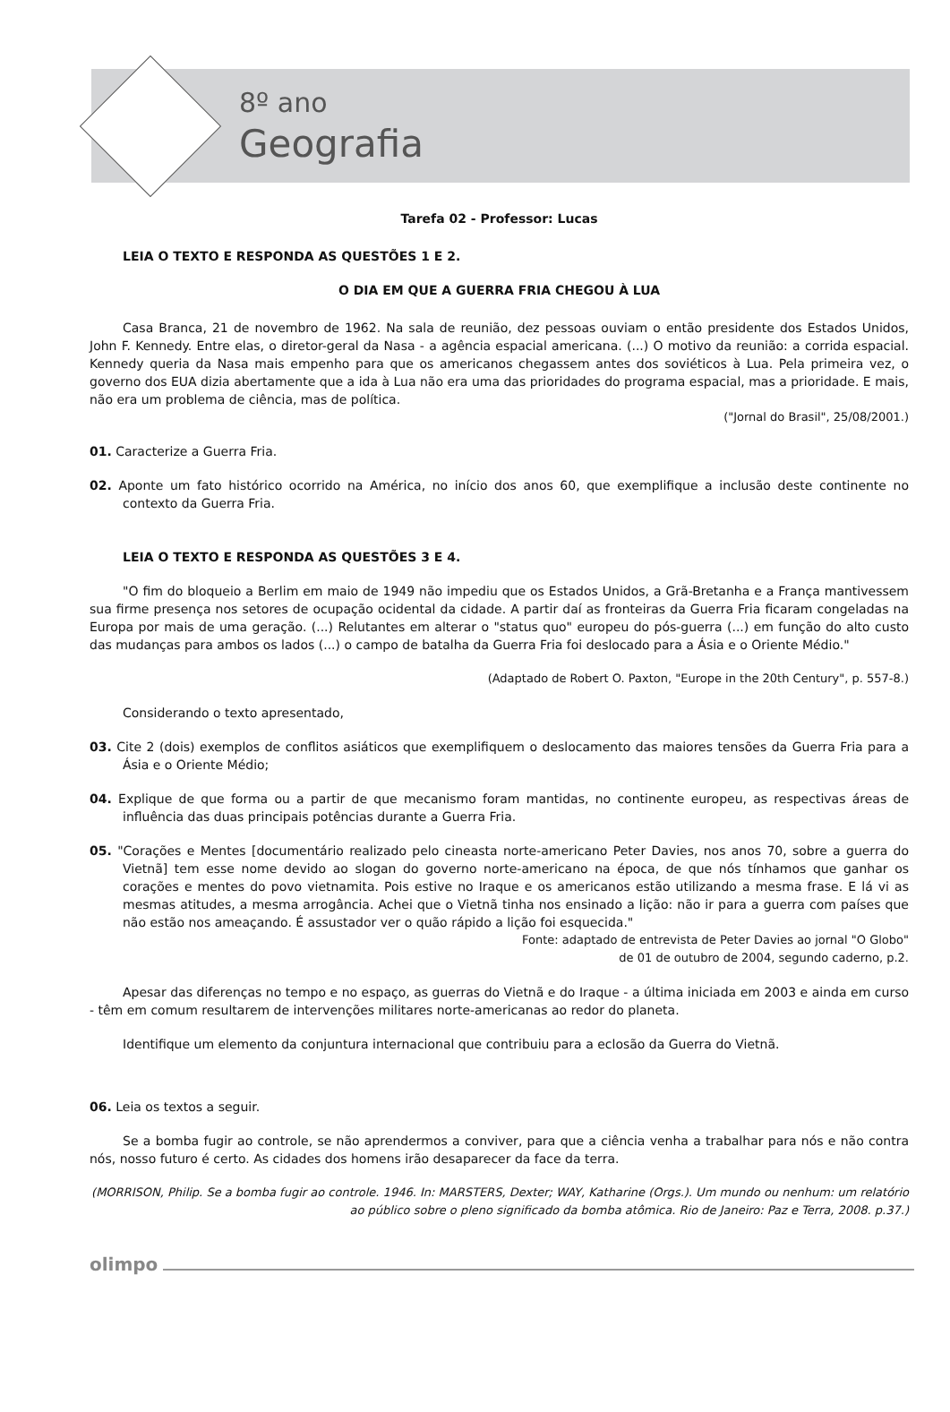8º ano
Geografia
Tarefa 02 - Professor: Lucas
LEIA O TEXTO E RESPONDA AS QUESTÕES 1 E 2.
O DIA EM QUE A GUERRA FRIA CHEGOU À LUA
Casa Branca, 21 de novembro de 1962. Na sala de reunião, dez pessoas ouviam o então presidente dos Estados Unidos, John F. Kennedy. Entre elas, o diretor-geral da Nasa - a agência espacial americana. (...) O motivo da reunião: a corrida espacial. Kennedy queria da Nasa mais empenho para que os americanos chegassem antes dos soviéticos à Lua. Pela primeira vez, o governo dos EUA dizia abertamente que a ida à Lua não era uma das prioridades do programa espacial, mas a prioridade. E mais, não era um problema de ciência, mas de política.
("Jornal do Brasil", 25/08/2001.)
01. Caracterize a Guerra Fria.
02. Aponte um fato histórico ocorrido na América, no início dos anos 60, que exemplifique a inclusão deste continente no contexto da Guerra Fria.
LEIA O TEXTO E RESPONDA AS QUESTÕES 3 E 4.
"O fim do bloqueio a Berlim em maio de 1949 não impediu que os Estados Unidos, a Grã-Bretanha e a França mantivessem sua firme presença nos setores de ocupação ocidental da cidade. A partir daí as fronteiras da Guerra Fria ficaram congeladas na Europa por mais de uma geração. (...) Relutantes em alterar o "status quo" europeu do pós-guerra (...) em função do alto custo das mudanças para ambos os lados (...) o campo de batalha da Guerra Fria foi deslocado para a Ásia e o Oriente Médio."
(Adaptado de Robert O. Paxton, "Europe in the 20th Century", p. 557-8.)
Considerando o texto apresentado,
03. Cite 2 (dois) exemplos de conflitos asiáticos que exemplifiquem o deslocamento das maiores tensões da Guerra Fria para a Ásia e o Oriente Médio;
04. Explique de que forma ou a partir de que mecanismo foram mantidas, no continente europeu, as respectivas áreas de influência das duas principais potências durante a Guerra Fria.
05. "Corações e Mentes [documentário realizado pelo cineasta norte-americano Peter Davies, nos anos 70, sobre a guerra do Vietnã] tem esse nome devido ao slogan do governo norte-americano na época, de que nós tínhamos que ganhar os corações e mentes do povo vietnamita. Pois estive no Iraque e os americanos estão utilizando a mesma frase. E lá vi as mesmas atitudes, a mesma arrogância. Achei que o Vietnã tinha nos ensinado a lição: não ir para a guerra com países que não estão nos ameaçando. É assustador ver o quão rápido a lição foi esquecida."
Fonte: adaptado de entrevista de Peter Davies ao jornal "O Globo"
de 01 de outubro de 2004, segundo caderno, p.2.
Apesar das diferenças no tempo e no espaço, as guerras do Vietnã e do Iraque - a última iniciada em 2003 e ainda em curso - têm em comum resultarem de intervenções militares norte-americanas ao redor do planeta.
Identifique um elemento da conjuntura internacional que contribuiu para a eclosão da Guerra do Vietnã.
06. Leia os textos a seguir.
Se a bomba fugir ao controle, se não aprendermos a conviver, para que a ciência venha a trabalhar para nós e não contra nós, nosso futuro é certo. As cidades dos homens irão desaparecer da face da terra.
(MORRISON, Philip. Se a bomba fugir ao controle. 1946. In: MARSTERS, Dexter; WAY, Katharine (Orgs.). Um mundo ou nenhum: um relatório ao público sobre o pleno significado da bomba atômica. Rio de Janeiro: Paz e Terra, 2008. p.37.)
olimpo